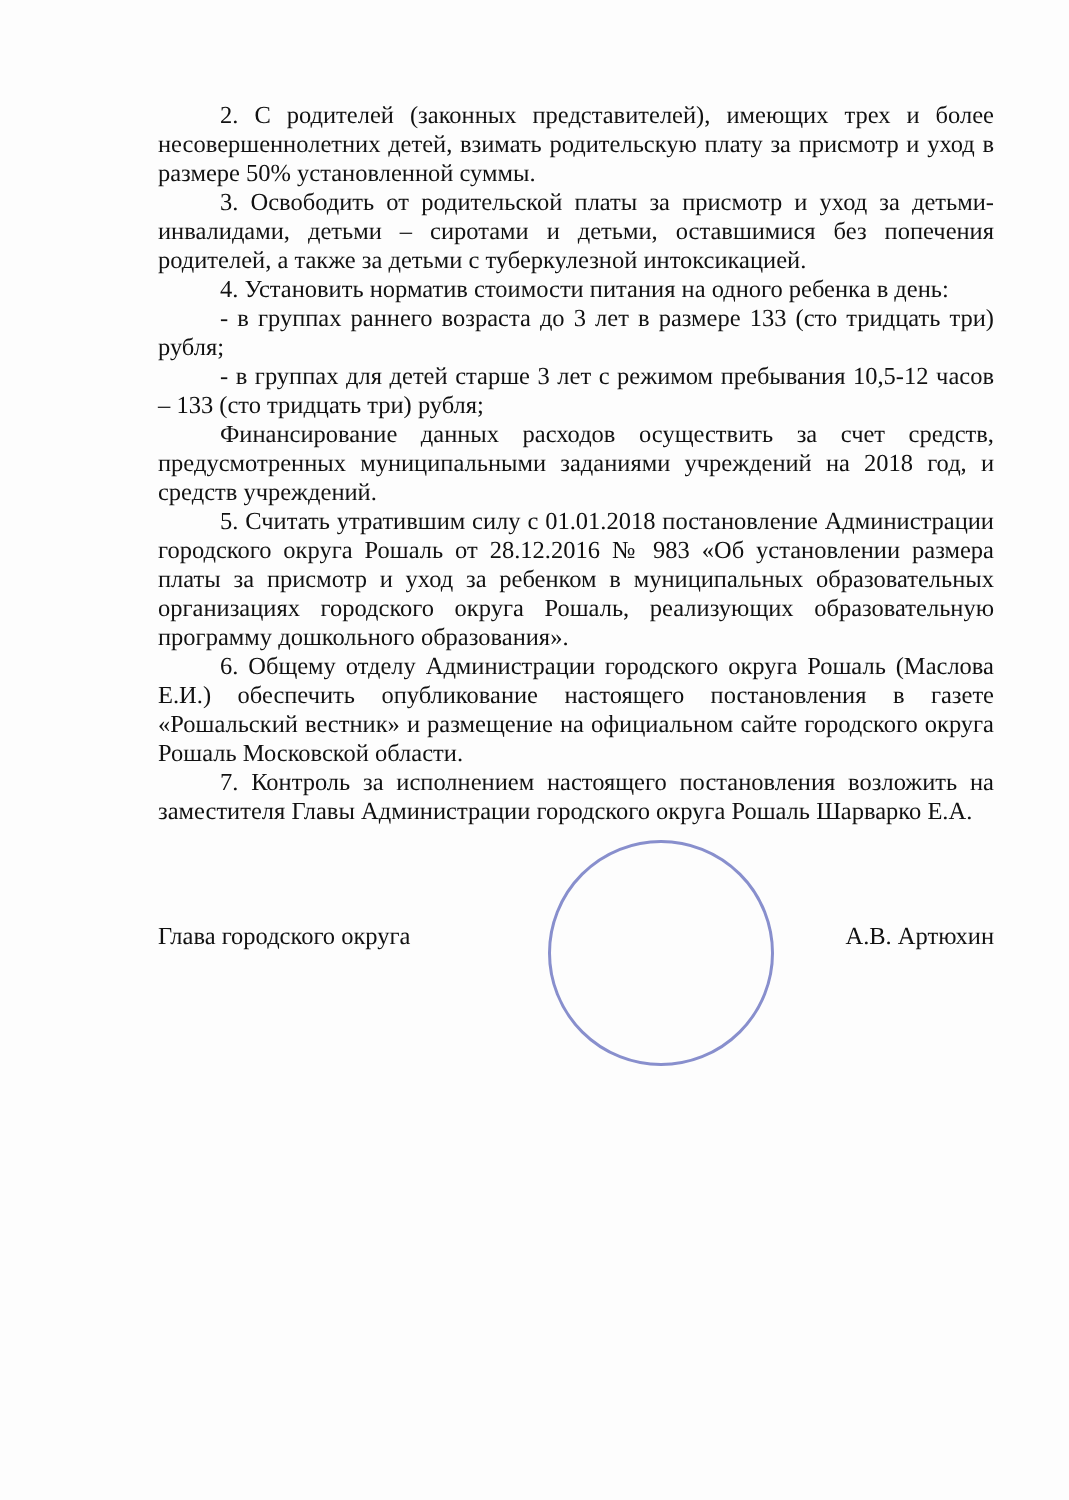2. С родителей (законных представителей), имеющих трех и более несовершеннолетних детей, взимать родительскую плату за присмотр и уход в размере 50% установленной суммы.
3. Освободить от родительской платы за присмотр и уход за детьми-инвалидами, детьми – сиротами и детьми, оставшимися без попечения родителей, а также за детьми с туберкулезной интоксикацией.
4. Установить норматив стоимости питания на одного ребенка в день:
- в группах раннего возраста до 3 лет в размере 133 (сто тридцать три) рубля;
- в группах для детей старше 3 лет с режимом пребывания 10,5-12 часов – 133 (сто тридцать три) рубля;
Финансирование данных расходов осуществить за счет средств, предусмотренных муниципальными заданиями учреждений на 2018 год, и средств учреждений.
5. Считать утратившим силу с 01.01.2018 постановление Администрации городского округа Рошаль от 28.12.2016 № 983 «Об установлении размера платы за присмотр и уход за ребенком в муниципальных образовательных организациях городского округа Рошаль, реализующих образовательную программу дошкольного образования».
6. Общему отделу Администрации городского округа Рошаль (Маслова Е.И.) обеспечить опубликование настоящего постановления в газете «Рошальский вестник» и размещение на официальном сайте городского округа Рошаль Московской области.
7. Контроль за исполнением настоящего постановления возложить на заместителя Главы Администрации городского округа Рошаль Шарварко Е.А.
Глава городского округа А.В. Артюхин